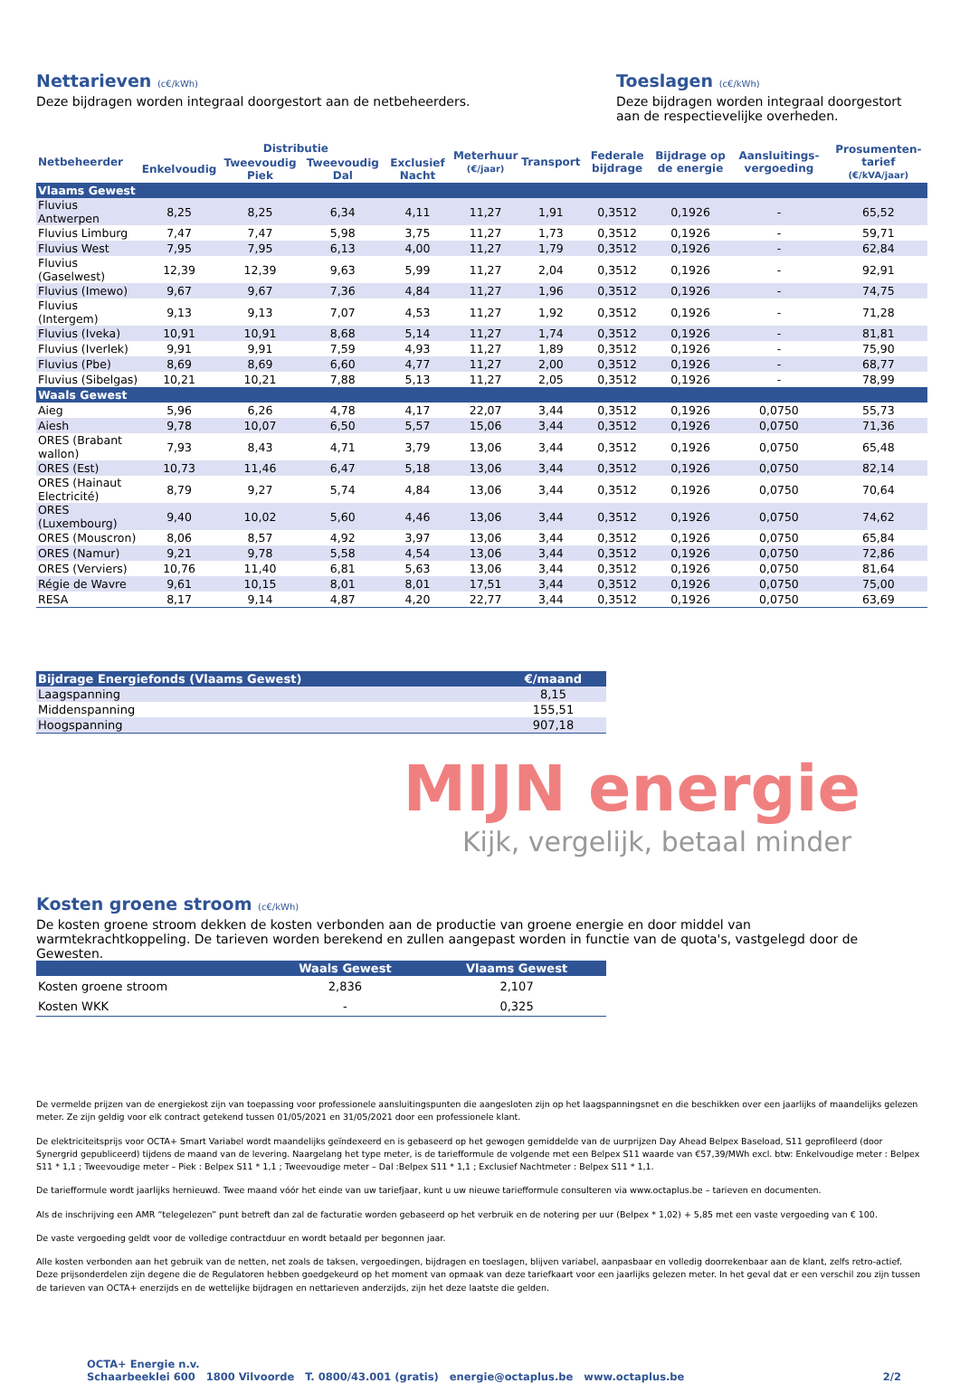Nettarieven (c€/kWh)
Deze bijdragen worden integraal doorgestort aan de netbeheerders.
Toeslagen (c€/kWh)
Deze bijdragen worden integraal doorgestort aan de respectievelijke overheden.
| Netbeheerder | Distributie | | | | Meterhuur (€/jaar) | Transport | Federale bijdrage | Bijdrage op de energie | Aansluitings-vergoeding | Prosumenten-tarief (€/kVA/jaar) |
| --- | --- | --- | --- | --- | --- | --- | --- | --- | --- | --- |
| | Enkelvoudig | Tweevoudig Piek | Tweevoudig Dal | Exclusief Nacht | | | | | | |
| Vlaams Gewest | | | | | | | | | | |
| Fluvius Antwerpen | 8,25 | 8,25 | 6,34 | 4,11 | 11,27 | 1,91 | 0,3512 | 0,1926 | - | 65,52 |
| Fluvius Limburg | 7,47 | 7,47 | 5,98 | 3,75 | 11,27 | 1,73 | 0,3512 | 0,1926 | - | 59,71 |
| Fluvius West | 7,95 | 7,95 | 6,13 | 4,00 | 11,27 | 1,79 | 0,3512 | 0,1926 | - | 62,84 |
| Fluvius (Gaselwest) | 12,39 | 12,39 | 9,63 | 5,99 | 11,27 | 2,04 | 0,3512 | 0,1926 | - | 92,91 |
| Fluvius (Imewo) | 9,67 | 9,67 | 7,36 | 4,84 | 11,27 | 1,96 | 0,3512 | 0,1926 | - | 74,75 |
| Fluvius (Intergem) | 9,13 | 9,13 | 7,07 | 4,53 | 11,27 | 1,92 | 0,3512 | 0,1926 | - | 71,28 |
| Fluvius (Iveka) | 10,91 | 10,91 | 8,68 | 5,14 | 11,27 | 1,74 | 0,3512 | 0,1926 | - | 81,81 |
| Fluvius (Iverlek) | 9,91 | 9,91 | 7,59 | 4,93 | 11,27 | 1,89 | 0,3512 | 0,1926 | - | 75,90 |
| Fluvius (Pbe) | 8,69 | 8,69 | 6,60 | 4,77 | 11,27 | 2,00 | 0,3512 | 0,1926 | - | 68,77 |
| Fluvius (Sibelgas) | 10,21 | 10,21 | 7,88 | 5,13 | 11,27 | 2,05 | 0,3512 | 0,1926 | - | 78,99 |
| Waals Gewest | | | | | | | | | | |
| Aieg | 5,96 | 6,26 | 4,78 | 4,17 | 22,07 | 3,44 | 0,3512 | 0,1926 | 0,0750 | 55,73 |
| Aiesh | 9,78 | 10,07 | 6,50 | 5,57 | 15,06 | 3,44 | 0,3512 | 0,1926 | 0,0750 | 71,36 |
| ORES (Brabant wallon) | 7,93 | 8,43 | 4,71 | 3,79 | 13,06 | 3,44 | 0,3512 | 0,1926 | 0,0750 | 65,48 |
| ORES (Est) | 10,73 | 11,46 | 6,47 | 5,18 | 13,06 | 3,44 | 0,3512 | 0,1926 | 0,0750 | 82,14 |
| ORES (Hainaut Electricité) | 8,79 | 9,27 | 5,74 | 4,84 | 13,06 | 3,44 | 0,3512 | 0,1926 | 0,0750 | 70,64 |
| ORES (Luxembourg) | 9,40 | 10,02 | 5,60 | 4,46 | 13,06 | 3,44 | 0,3512 | 0,1926 | 0,0750 | 74,62 |
| ORES (Mouscron) | 8,06 | 8,57 | 4,92 | 3,97 | 13,06 | 3,44 | 0,3512 | 0,1926 | 0,0750 | 65,84 |
| ORES (Namur) | 9,21 | 9,78 | 5,58 | 4,54 | 13,06 | 3,44 | 0,3512 | 0,1926 | 0,0750 | 72,86 |
| ORES (Verviers) | 10,76 | 11,40 | 6,81 | 5,63 | 13,06 | 3,44 | 0,3512 | 0,1926 | 0,0750 | 81,64 |
| Régie de Wavre | 9,61 | 10,15 | 8,01 | 8,01 | 17,51 | 3,44 | 0,3512 | 0,1926 | 0,0750 | 75,00 |
| RESA | 8,17 | 9,14 | 4,87 | 4,20 | 22,77 | 3,44 | 0,3512 | 0,1926 | 0,0750 | 63,69 |
| Bijdrage Energiefonds (Vlaams Gewest) | €/maand |
| Laagspanning | 8,15 |
| Middenspanning | 155,51 |
| Hoogspanning | 907,18 |
MIJN energie
Kijk, vergelijk, betaal minder
Kosten groene stroom (c€/kWh)
De kosten groene stroom dekken de kosten verbonden aan de productie van groene energie en door middel van warmtekrachtkoppeling. De tarieven worden berekend en zullen aangepast worden in functie van de quota's, vastgelegd door de Gewesten.
| | Waals Gewest | Vlaams Gewest |
| Kosten groene stroom | 2,836 | 2,107 |
| Kosten WKK | - | 0,325 |
De vermelde prijzen van de energiekost zijn van toepassing voor professionele aansluitingspunten die aangesloten zijn op het laagspanningsnet en die beschikken over een jaarlijks of maandelijks gelezen meter. Ze zijn geldig voor elk contract getekend tussen 01/05/2021 en 31/05/2021 door een professionele klant.
De elektriciteitsprijs voor OCTA+ Smart Variabel wordt maandelijks geïndexeerd en is gebaseerd op het gewogen gemiddelde van de uurprijzen Day Ahead Belpex Baseload, S11 geprofileerd (door Synergrid gepubliceerd) tijdens de maand van de levering. Naargelang het type meter, is de tariefformule de volgende met een Belpex S11 waarde van €57,39/MWh excl. btw: Enkelvoudige meter : Belpex S11 * 1,1 ; Tweevoudige meter – Piek : Belpex S11 * 1,1 ; Tweevoudige meter – Dal :Belpex S11 * 1,1 ; Exclusief Nachtmeter : Belpex S11 * 1,1.
De tariefformule wordt jaarlijks hernieuwd. Twee maand vóór het einde van uw tariefjaar, kunt u uw nieuwe tariefformule consulteren via www.octaplus.be – tarieven en documenten.
Als de inschrijving een AMR “telegelezen” punt betreft dan zal de facturatie worden gebaseerd op het verbruik en de notering per uur (Belpex * 1,02) + 5,85 met een vaste vergoeding van € 100.
De vaste vergoeding geldt voor de volledige contractduur en wordt betaald per begonnen jaar.
Alle kosten verbonden aan het gebruik van de netten, net zoals de taksen, vergoedingen, bijdragen en toeslagen, blijven variabel, aanpasbaar en volledig doorrekenbaar aan de klant, zelfs retro-actief. Deze prijsonderdelen zijn degene die de Regulatoren hebben goedgekeurd op het moment van opmaak van deze tariefkaart voor een jaarlijks gelezen meter. In het geval dat er een verschil zou zijn tussen de tarieven van OCTA+ enerzijds en de wettelijke bijdragen en nettarieven anderzijds, zijn het deze laatste die gelden.
OCTA+ Energie n.v.
Schaarbeeklei 600 1800 Vilvoorde T. 0800/43.001 (gratis) energie@octaplus.be www.octaplus.be
2/2